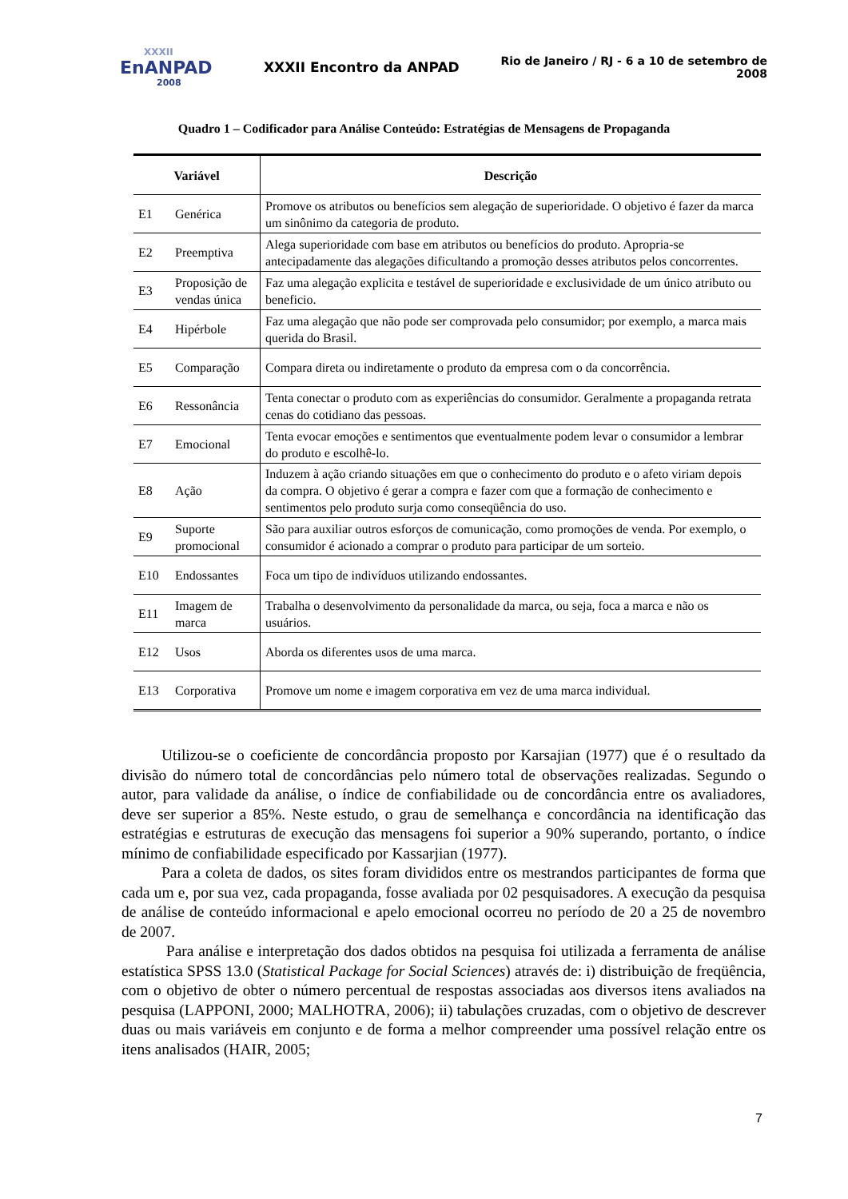XXXII
EnANPAD
2008
XXXII Encontro da ANPAD
Rio de Janeiro / RJ - 6 a 10 de setembro de 2008
Quadro 1 – Codificador para Análise Conteúdo: Estratégias de Mensagens de Propaganda
| Variável | | Descrição |
| --- | --- | --- |
| E1 | Genérica | Promove os atributos ou benefícios sem alegação de superioridade. O objetivo é fazer da marca um sinônimo da categoria de produto. |
| E2 | Preemptiva | Alega superioridade com base em atributos ou benefícios do produto. Apropria-se antecipadamente das alegações dificultando a promoção desses atributos pelos concorrentes. |
| E3 | Proposição de vendas única | Faz uma alegação explicita e testável de superioridade e exclusividade de um único atributo ou beneficio. |
| E4 | Hipérbole | Faz uma alegação que não pode ser comprovada pelo consumidor; por exemplo, a marca mais querida do Brasil. |
| E5 | Comparação | Compara direta ou indiretamente o produto da empresa com o da concorrência. |
| E6 | Ressonância | Tenta conectar o produto com as experiências do consumidor. Geralmente a propaganda retrata cenas do cotidiano das pessoas. |
| E7 | Emocional | Tenta evocar emoções e sentimentos que eventualmente podem levar o consumidor a lembrar do produto e escolhê-lo. |
| E8 | Ação | Induzem à ação criando situações em que o conhecimento do produto e o afeto viriam depois da compra. O objetivo é gerar a compra e fazer com que a formação de conhecimento e sentimentos pelo produto surja como conseqüência do uso. |
| E9 | Suporte promocional | São para auxiliar outros esforços de comunicação, como promoções de venda. Por exemplo, o consumidor é acionado a comprar o produto para participar de um sorteio. |
| E10 | Endossantes | Foca um tipo de indivíduos utilizando endossantes. |
| E11 | Imagem de marca | Trabalha o desenvolvimento da personalidade da marca, ou seja, foca a marca e não os usuários. |
| E12 | Usos | Aborda os diferentes usos de uma marca. |
| E13 | Corporativa | Promove um nome e imagem corporativa em vez de uma marca individual. |
Utilizou-se o coeficiente de concordância proposto por Karsajian (1977) que é o resultado da divisão do número total de concordâncias pelo número total de observações realizadas. Segundo o autor, para validade da análise, o índice de confiabilidade ou de concordância entre os avaliadores, deve ser superior a 85%. Neste estudo, o grau de semelhança e concordância na identificação das estratégias e estruturas de execução das mensagens foi superior a 90% superando, portanto, o índice mínimo de confiabilidade especificado por Kassarjian (1977).
Para a coleta de dados, os sites foram divididos entre os mestrandos participantes de forma que cada um e, por sua vez, cada propaganda, fosse avaliada por 02 pesquisadores. A execução da pesquisa de análise de conteúdo informacional e apelo emocional ocorreu no período de 20 a 25 de novembro de 2007.
Para análise e interpretação dos dados obtidos na pesquisa foi utilizada a ferramenta de análise estatística SPSS 13.0 (Statistical Package for Social Sciences) através de: i) distribuição de freqüência, com o objetivo de obter o número percentual de respostas associadas aos diversos itens avaliados na pesquisa (LAPPONI, 2000; MALHOTRA, 2006); ii) tabulações cruzadas, com o objetivo de descrever duas ou mais variáveis em conjunto e de forma a melhor compreender uma possível relação entre os itens analisados (HAIR, 2005;
7